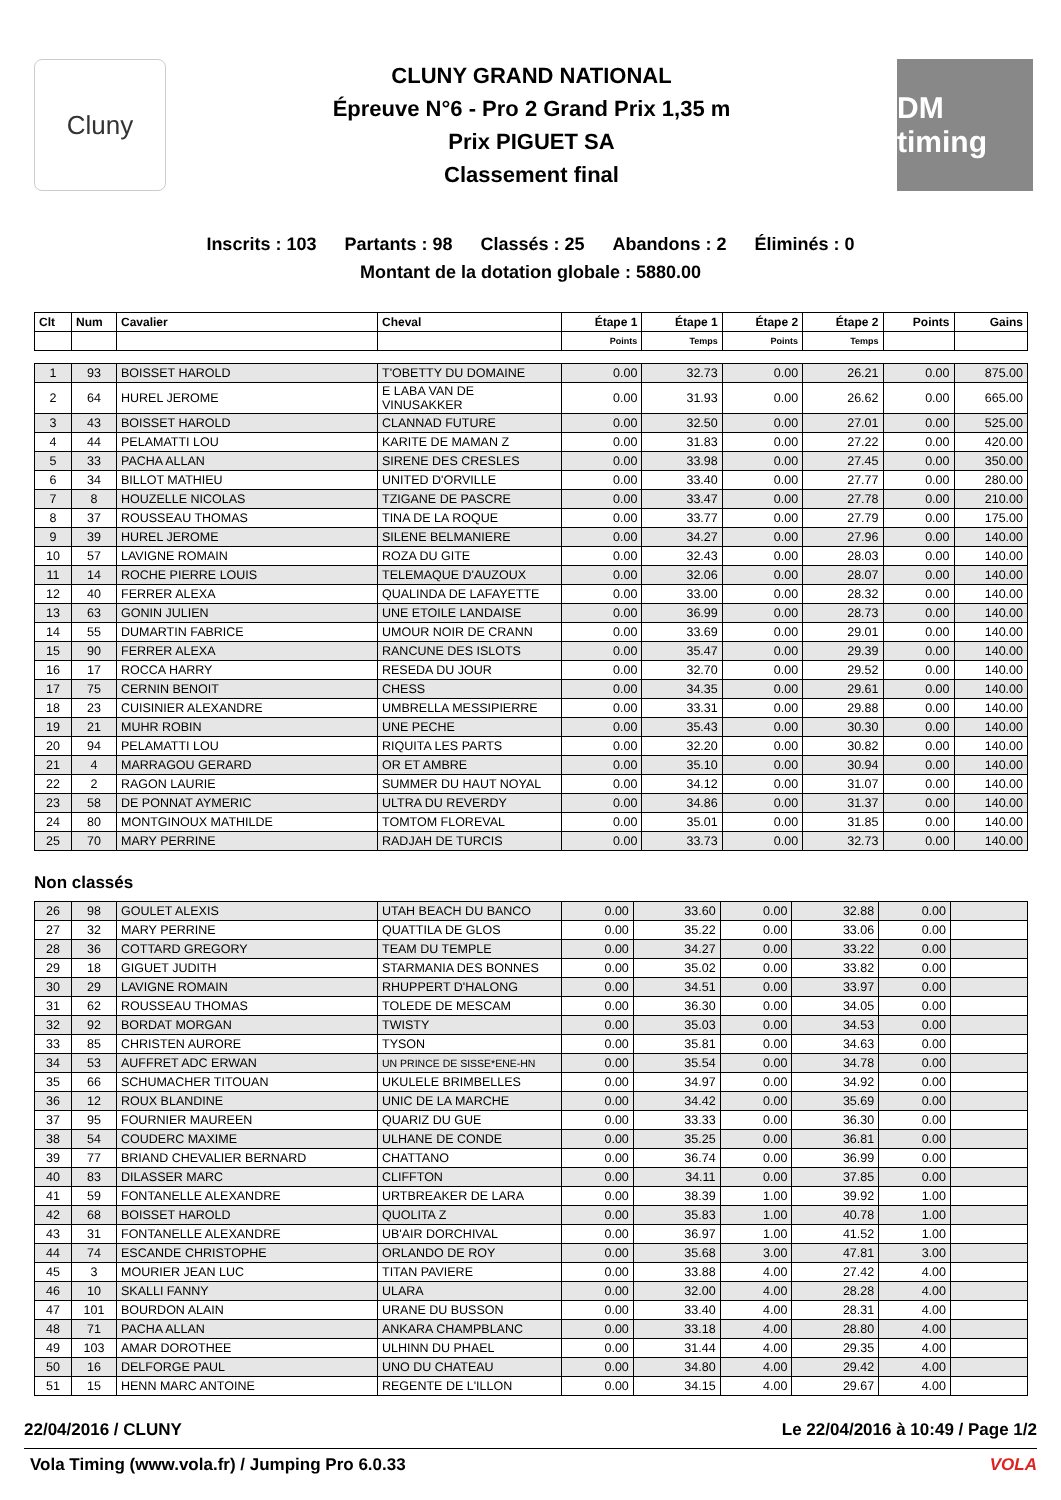Cluny
CLUNY GRAND NATIONAL
Épreuve N°6 - Pro 2 Grand Prix 1,35 m
Prix PIGUET SA
Classement final
DM timing
Inscrits : 103 Partants : 98 Classés : 25 Abandons : 2 Éliminés : 0
Montant de la dotation globale : 5880.00
| Clt | Num | Cavalier | Cheval | Étape 1 | Étape 1 | Étape 2 | Étape 2 | Points | Gains |
| --- | --- | --- | --- | --- | --- | --- | --- | --- | --- |
| | | | | Points | Temps | Points | Temps | | |
| 1 | 93 | BOISSET HAROLD | T'OBETTY DU DOMAINE | 0.00 | 32.73 | 0.00 | 26.21 | 0.00 | 875.00 |
| 2 | 64 | HUREL JEROME | E LABA VAN DE VINUSAKKER | 0.00 | 31.93 | 0.00 | 26.62 | 0.00 | 665.00 |
| 3 | 43 | BOISSET HAROLD | CLANNAD FUTURE | 0.00 | 32.50 | 0.00 | 27.01 | 0.00 | 525.00 |
| 4 | 44 | PELAMATTI LOU | KARITE DE MAMAN Z | 0.00 | 31.83 | 0.00 | 27.22 | 0.00 | 420.00 |
| 5 | 33 | PACHA ALLAN | SIRENE DES CRESLES | 0.00 | 33.98 | 0.00 | 27.45 | 0.00 | 350.00 |
| 6 | 34 | BILLOT MATHIEU | UNITED D'ORVILLE | 0.00 | 33.40 | 0.00 | 27.77 | 0.00 | 280.00 |
| 7 | 8 | HOUZELLE NICOLAS | TZIGANE DE PASCRE | 0.00 | 33.47 | 0.00 | 27.78 | 0.00 | 210.00 |
| 8 | 37 | ROUSSEAU THOMAS | TINA DE LA ROQUE | 0.00 | 33.77 | 0.00 | 27.79 | 0.00 | 175.00 |
| 9 | 39 | HUREL JEROME | SILENE BELMANIERE | 0.00 | 34.27 | 0.00 | 27.96 | 0.00 | 140.00 |
| 10 | 57 | LAVIGNE ROMAIN | ROZA DU GITE | 0.00 | 32.43 | 0.00 | 28.03 | 0.00 | 140.00 |
| 11 | 14 | ROCHE PIERRE LOUIS | TELEMAQUE D'AUZOUX | 0.00 | 32.06 | 0.00 | 28.07 | 0.00 | 140.00 |
| 12 | 40 | FERRER ALEXA | QUALINDA DE LAFAYETTE | 0.00 | 33.00 | 0.00 | 28.32 | 0.00 | 140.00 |
| 13 | 63 | GONIN JULIEN | UNE ETOILE LANDAISE | 0.00 | 36.99 | 0.00 | 28.73 | 0.00 | 140.00 |
| 14 | 55 | DUMARTIN FABRICE | UMOUR NOIR DE CRANN | 0.00 | 33.69 | 0.00 | 29.01 | 0.00 | 140.00 |
| 15 | 90 | FERRER ALEXA | RANCUNE DES ISLOTS | 0.00 | 35.47 | 0.00 | 29.39 | 0.00 | 140.00 |
| 16 | 17 | ROCCA HARRY | RESEDA DU JOUR | 0.00 | 32.70 | 0.00 | 29.52 | 0.00 | 140.00 |
| 17 | 75 | CERNIN BENOIT | CHESS | 0.00 | 34.35 | 0.00 | 29.61 | 0.00 | 140.00 |
| 18 | 23 | CUISINIER ALEXANDRE | UMBRELLA MESSIPIERRE | 0.00 | 33.31 | 0.00 | 29.88 | 0.00 | 140.00 |
| 19 | 21 | MUHR ROBIN | UNE PECHE | 0.00 | 35.43 | 0.00 | 30.30 | 0.00 | 140.00 |
| 20 | 94 | PELAMATTI LOU | RIQUITA LES PARTS | 0.00 | 32.20 | 0.00 | 30.82 | 0.00 | 140.00 |
| 21 | 4 | MARRAGOU GERARD | OR ET AMBRE | 0.00 | 35.10 | 0.00 | 30.94 | 0.00 | 140.00 |
| 22 | 2 | RAGON LAURIE | SUMMER DU HAUT NOYAL | 0.00 | 34.12 | 0.00 | 31.07 | 0.00 | 140.00 |
| 23 | 58 | DE PONNAT AYMERIC | ULTRA DU REVERDY | 0.00 | 34.86 | 0.00 | 31.37 | 0.00 | 140.00 |
| 24 | 80 | MONTGINOUX MATHILDE | TOMTOM FLOREVAL | 0.00 | 35.01 | 0.00 | 31.85 | 0.00 | 140.00 |
| 25 | 70 | MARY PERRINE | RADJAH DE TURCIS | 0.00 | 33.73 | 0.00 | 32.73 | 0.00 | 140.00 |
Non classés
| 26 | 98 | GOULET ALEXIS | UTAH BEACH DU BANCO | 0.00 | 33.60 | 0.00 | 32.88 | 0.00 | |
| 27 | 32 | MARY PERRINE | QUATTILA DE GLOS | 0.00 | 35.22 | 0.00 | 33.06 | 0.00 | |
| 28 | 36 | COTTARD GREGORY | TEAM DU TEMPLE | 0.00 | 34.27 | 0.00 | 33.22 | 0.00 | |
| 29 | 18 | GIGUET JUDITH | STARMANIA DES BONNES | 0.00 | 35.02 | 0.00 | 33.82 | 0.00 | |
| 30 | 29 | LAVIGNE ROMAIN | RHUPPERT D'HALONG | 0.00 | 34.51 | 0.00 | 33.97 | 0.00 | |
| 31 | 62 | ROUSSEAU THOMAS | TOLEDE DE MESCAM | 0.00 | 36.30 | 0.00 | 34.05 | 0.00 | |
| 32 | 92 | BORDAT MORGAN | TWISTY | 0.00 | 35.03 | 0.00 | 34.53 | 0.00 | |
| 33 | 85 | CHRISTEN AURORE | TYSON | 0.00 | 35.81 | 0.00 | 34.63 | 0.00 | |
| 34 | 53 | AUFFRET ADC ERWAN | UN PRINCE DE SISSE*ENE-HN | 0.00 | 35.54 | 0.00 | 34.78 | 0.00 | |
| 35 | 66 | SCHUMACHER TITOUAN | UKULELE BRIMBELLES | 0.00 | 34.97 | 0.00 | 34.92 | 0.00 | |
| 36 | 12 | ROUX BLANDINE | UNIC DE LA MARCHE | 0.00 | 34.42 | 0.00 | 35.69 | 0.00 | |
| 37 | 95 | FOURNIER MAUREEN | QUARIZ DU GUE | 0.00 | 33.33 | 0.00 | 36.30 | 0.00 | |
| 38 | 54 | COUDERC MAXIME | ULHANE DE CONDE | 0.00 | 35.25 | 0.00 | 36.81 | 0.00 | |
| 39 | 77 | BRIAND CHEVALIER BERNARD | CHATTANO | 0.00 | 36.74 | 0.00 | 36.99 | 0.00 | |
| 40 | 83 | DILASSER MARC | CLIFFTON | 0.00 | 34.11 | 0.00 | 37.85 | 0.00 | |
| 41 | 59 | FONTANELLE ALEXANDRE | URTBREAKER DE LARA | 0.00 | 38.39 | 1.00 | 39.92 | 1.00 | |
| 42 | 68 | BOISSET HAROLD | QUOLITA Z | 0.00 | 35.83 | 1.00 | 40.78 | 1.00 | |
| 43 | 31 | FONTANELLE ALEXANDRE | UB'AIR DORCHIVAL | 0.00 | 36.97 | 1.00 | 41.52 | 1.00 | |
| 44 | 74 | ESCANDE CHRISTOPHE | ORLANDO DE ROY | 0.00 | 35.68 | 3.00 | 47.81 | 3.00 | |
| 45 | 3 | MOURIER JEAN LUC | TITAN PAVIERE | 0.00 | 33.88 | 4.00 | 27.42 | 4.00 | |
| 46 | 10 | SKALLI FANNY | ULARA | 0.00 | 32.00 | 4.00 | 28.28 | 4.00 | |
| 47 | 101 | BOURDON ALAIN | URANE DU BUSSON | 0.00 | 33.40 | 4.00 | 28.31 | 4.00 | |
| 48 | 71 | PACHA ALLAN | ANKARA CHAMPBLANC | 0.00 | 33.18 | 4.00 | 28.80 | 4.00 | |
| 49 | 103 | AMAR DOROTHEE | ULHINN DU PHAEL | 0.00 | 31.44 | 4.00 | 29.35 | 4.00 | |
| 50 | 16 | DELFORGE PAUL | UNO DU CHATEAU | 0.00 | 34.80 | 4.00 | 29.42 | 4.00 | |
| 51 | 15 | HENN MARC ANTOINE | REGENTE DE L'ILLON | 0.00 | 34.15 | 4.00 | 29.67 | 4.00 | |
22/04/2016 / CLUNY Le 22/04/2016 à 10:49 / Page 1/2
Vola Timing (www.vola.fr) / Jumping Pro 6.0.33 VOLA